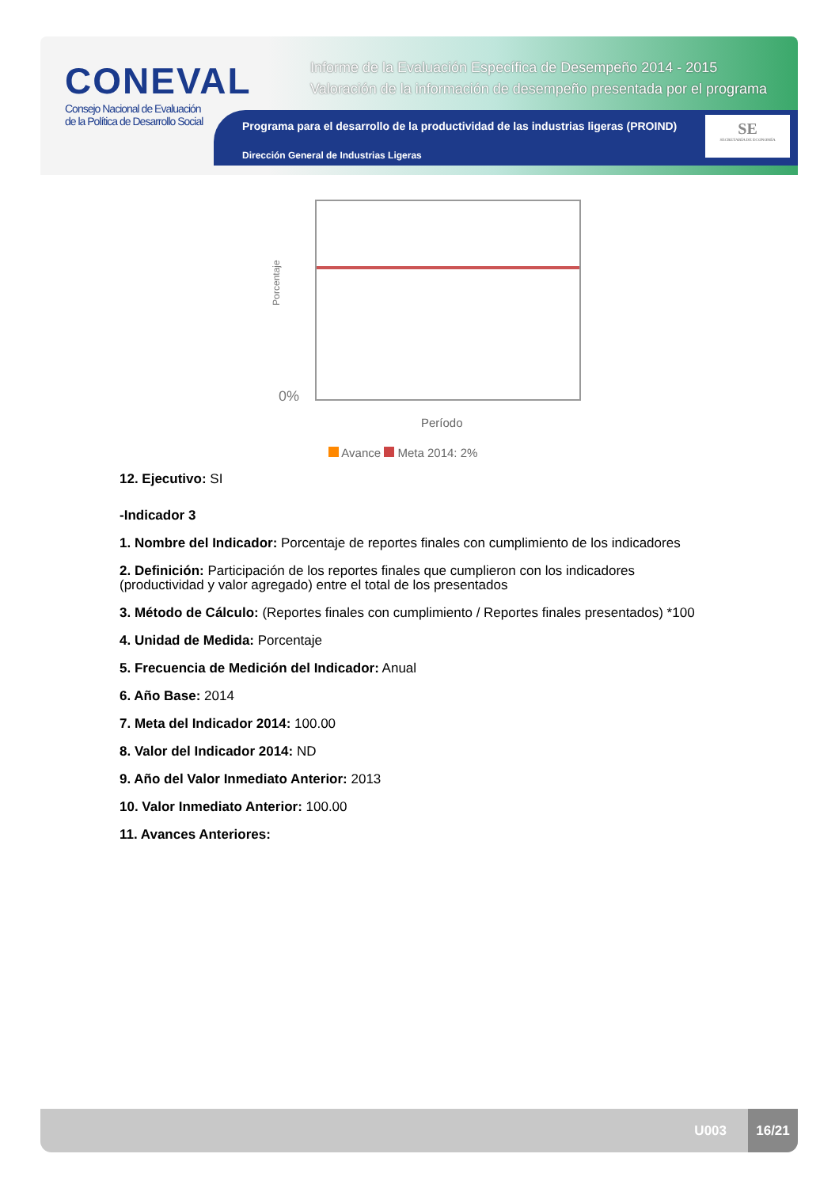CONEVAL
Consejo Nacional de Evaluación de la Política de Desarrollo Social
Informe de la Evaluación Específica de Desempeño 2014 - 2015
Valoración de la información de desempeño presentada por el programa
Programa para el desarrollo de la productividad de las industrias ligeras (PROIND)
Dirección General de Industrias Ligeras
SE
SECRETARÍA DE ECONOMÍA
Porcentaje
0%
Período
Avance Meta 2014: 2%
12. Ejecutivo: SI
-Indicador 3
1. Nombre del Indicador: Porcentaje de reportes finales con cumplimiento de los indicadores
2. Definición: Participación de los reportes finales que cumplieron con los indicadores (productividad y valor agregado) entre el total de los presentados
3. Método de Cálculo: (Reportes finales con cumplimiento / Reportes finales presentados) *100
4. Unidad de Medida: Porcentaje
5. Frecuencia de Medición del Indicador: Anual
6. Año Base: 2014
7. Meta del Indicador 2014: 100.00
8. Valor del Indicador 2014: ND
9. Año del Valor Inmediato Anterior: 2013
10. Valor Inmediato Anterior: 100.00
11. Avances Anteriores:
U003
16/21